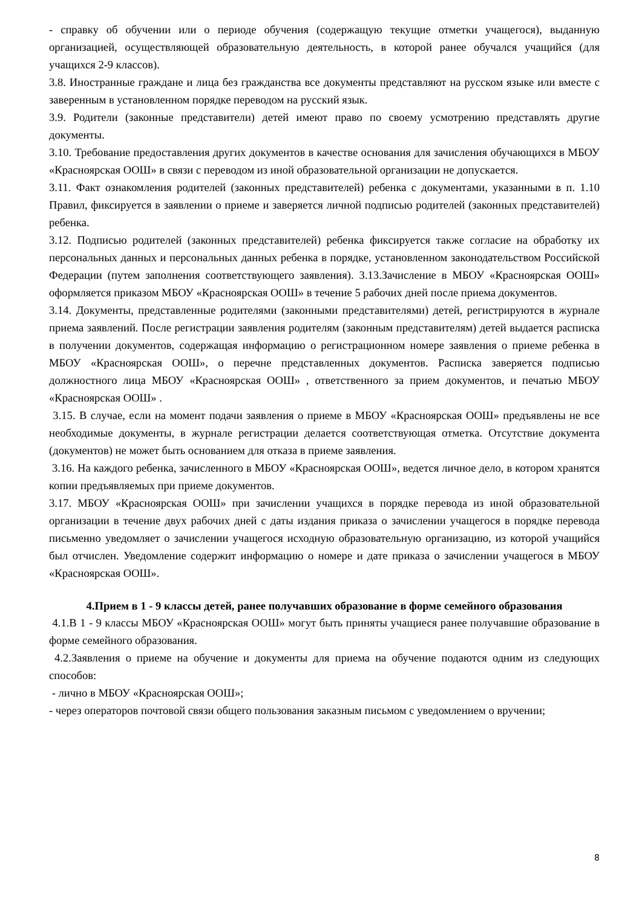- справку об обучении или о периоде обучения (содержащую текущие отметки учащегося), выданную организацией, осуществляющей образовательную деятельность, в которой ранее обучался учащийся (для учащихся 2-9 классов).
3.8. Иностранные граждане и лица без гражданства все документы представляют на русском языке или вместе с заверенным в установленном порядке переводом на русский язык.
3.9. Родители (законные представители) детей имеют право по своему усмотрению представлять другие документы.
3.10. Требование предоставления других документов в качестве основания для зачисления обучающихся в МБОУ «Красноярская ООШ» в связи с переводом из иной образовательной организации не допускается.
3.11. Факт ознакомления родителей (законных представителей) ребенка с документами, указанными в п. 1.10 Правил, фиксируется в заявлении о приеме и заверяется личной подписью родителей (законных представителей) ребенка.
3.12. Подписью родителей (законных представителей) ребенка фиксируется также согласие на обработку их персональных данных и персональных данных ребенка в порядке, установленном законодательством Российской Федерации (путем заполнения соответствующего заявления). 3.13.Зачисление в МБОУ «Красноярская ООШ» оформляется приказом МБОУ «Красноярская ООШ» в течение 5 рабочих дней после приема документов.
3.14. Документы, представленные родителями (законными представителями) детей, регистрируются в журнале приема заявлений. После регистрации заявления родителям (законным представителям) детей выдается расписка в получении документов, содержащая информацию о регистрационном номере заявления о приеме ребенка в МБОУ «Красноярская ООШ», о перечне представленных документов. Расписка заверяется подписью должностного лица МБОУ «Красноярская ООШ» , ответственного за прием документов, и печатью МБОУ «Красноярская ООШ» .
3.15. В случае, если на момент подачи заявления о приеме в МБОУ «Красноярская ООШ» предъявлены не все необходимые документы, в журнале регистрации делается соответствующая отметка. Отсутствие документа (документов) не может быть основанием для отказа в приеме заявления.
3.16. На каждого ребенка, зачисленного в МБОУ «Красноярская ООШ», ведется личное дело, в котором хранятся копии предъявляемых при приеме документов.
3.17. МБОУ «Красноярская ООШ» при зачислении учащихся в порядке перевода из иной образовательной организации в течение двух рабочих дней с даты издания приказа о зачислении учащегося в порядке перевода письменно уведомляет о зачислении учащегося исходную образовательную организацию, из которой учащийся был отчислен. Уведомление содержит информацию о номере и дате приказа о зачислении учащегося в МБОУ «Красноярская ООШ».
4.Прием в 1 - 9 классы детей, ранее получавших образование в форме семейного образования
4.1.В 1 - 9 классы МБОУ «Красноярская ООШ» могут быть приняты учащиеся ранее получавшие образование в форме семейного образования.
4.2.Заявления о приеме на обучение и документы для приема на обучение подаются одним из следующих способов:
- лично в МБОУ «Красноярская ООШ»;
- через операторов почтовой связи общего пользования заказным письмом с уведомлением о вручении;
8